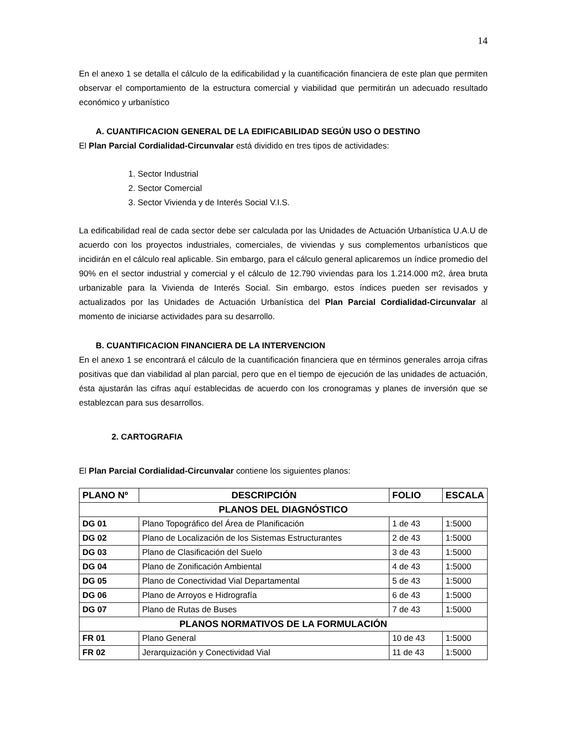14
En el anexo 1 se detalla el cálculo de la edificabilidad y la cuantificación financiera de este plan que permiten observar el comportamiento de la estructura comercial y viabilidad que permitirán un adecuado resultado económico y urbanístico
A. CUANTIFICACION GENERAL DE LA EDIFICABILIDAD SEGÚN USO O DESTINO
El Plan Parcial Cordialidad-Circunvalar está dividido en tres tipos de actividades:
1. Sector Industrial
2. Sector Comercial
3. Sector Vivienda y de Interés Social V.I.S.
La edificabilidad real de cada sector debe ser calculada por las Unidades de Actuación Urbanística U.A.U de acuerdo con los proyectos industriales, comerciales, de viviendas y sus complementos urbanísticos que incidirán en el cálculo real aplicable. Sin embargo, para el cálculo general aplicaremos un índice promedio del 90% en el sector industrial y comercial y el cálculo de 12.790 viviendas para los 1.214.000 m2, área bruta urbanizable para la Vivienda de Interés Social. Sin embargo, estos índices pueden ser revisados y actualizados por las Unidades de Actuación Urbanística del Plan Parcial Cordialidad-Circunvalar al momento de iniciarse actividades para su desarrollo.
B. CUANTIFICACION FINANCIERA DE LA INTERVENCION
En el anexo 1 se encontrará el cálculo de la cuantificación financiera que en términos generales arroja cifras positivas que dan viabilidad al plan parcial, pero que en el tiempo de ejecución de las unidades de actuación, ésta ajustarán las cifras aquí establecidas de acuerdo con los cronogramas y planes de inversión que se establezcan para sus desarrollos.
2. CARTOGRAFIA
El Plan Parcial Cordialidad-Circunvalar contiene los siguientes planos:
| PLANO Nº | DESCRIPCIÓN | FOLIO | ESCALA |
| --- | --- | --- | --- |
| PLANOS DEL DIAGNÓSTICO | | | |
| DG 01 | Plano Topográfico del Área de Planificación | 1 de 43 | 1:5000 |
| DG 02 | Plano de Localización de los Sistemas Estructurantes | 2 de 43 | 1:5000 |
| DG 03 | Plano de Clasificación del Suelo | 3 de 43 | 1:5000 |
| DG 04 | Plano de Zonificación Ambiental | 4 de 43 | 1:5000 |
| DG 05 | Plano de Conectividad Vial Departamental | 5 de 43 | 1:5000 |
| DG 06 | Plano de Arroyos e Hidrografía | 6 de 43 | 1:5000 |
| DG 07 | Plano de Rutas de Buses | 7 de 43 | 1:5000 |
| PLANOS NORMATIVOS DE LA FORMULACIÓN | | | |
| FR 01 | Plano General | 10 de 43 | 1:5000 |
| FR 02 | Jerarquización y Conectividad Vial | 11 de 43 | 1:5000 |